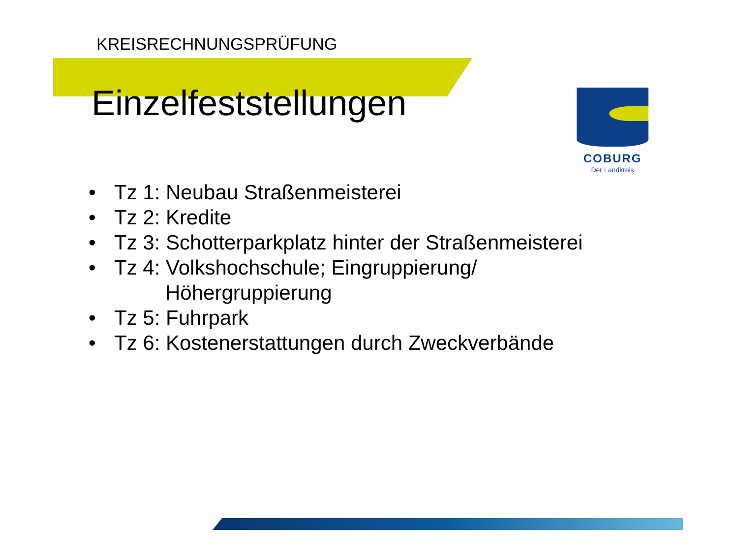KREISRECHNUNGSPRÜFUNG
Einzelfeststellungen
COBURG
Der Landkreis
• Tz 1: Neubau Straßenmeisterei
• Tz 2: Kredite
• Tz 3: Schotterparkplatz hinter der Straßenmeisterei
• Tz 4: Volkshochschule; Eingruppierung/
Höhergruppierung
• Tz 5: Fuhrpark
• Tz 6: Kostenerstattungen durch Zweckverbände